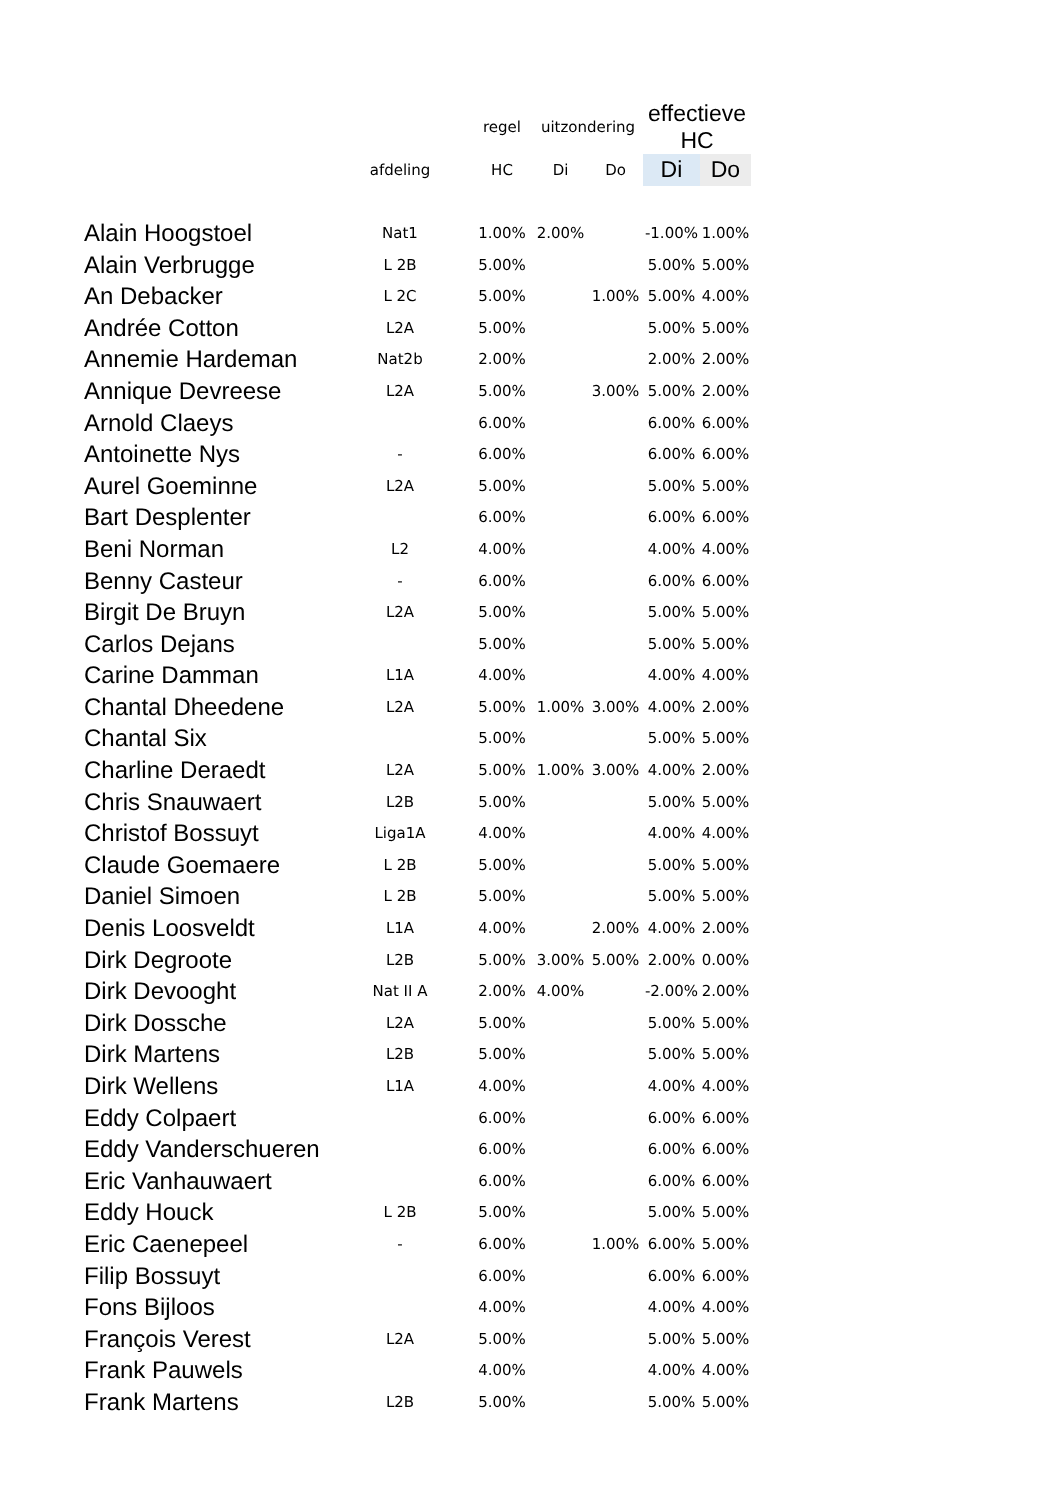| | | regel | uitzondering | | effectieve HC | |
| --- | --- | --- | --- | --- | --- | --- |
| | afdeling | HC | Di | Do | Di | Do |
| Alain Hoogstoel | Nat1 | 1.00% | 2.00% | | -1.00% | 1.00% |
| Alain Verbrugge | L 2B | 5.00% | | | 5.00% | 5.00% |
| An Debacker | L 2C | 5.00% | | 1.00% | 5.00% | 4.00% |
| Andrée Cotton | L2A | 5.00% | | | 5.00% | 5.00% |
| Annemie Hardeman | Nat2b | 2.00% | | | 2.00% | 2.00% |
| Annique Devreese | L2A | 5.00% | | 3.00% | 5.00% | 2.00% |
| Arnold Claeys | | 6.00% | | | 6.00% | 6.00% |
| Antoinette Nys | - | 6.00% | | | 6.00% | 6.00% |
| Aurel Goeminne | L2A | 5.00% | | | 5.00% | 5.00% |
| Bart Desplenter | | 6.00% | | | 6.00% | 6.00% |
| Beni Norman | L2 | 4.00% | | | 4.00% | 4.00% |
| Benny Casteur | - | 6.00% | | | 6.00% | 6.00% |
| Birgit De Bruyn | L2A | 5.00% | | | 5.00% | 5.00% |
| Carlos Dejans | | 5.00% | | | 5.00% | 5.00% |
| Carine Damman | L1A | 4.00% | | | 4.00% | 4.00% |
| Chantal Dheedene | L2A | 5.00% | 1.00% | 3.00% | 4.00% | 2.00% |
| Chantal Six | | 5.00% | | | 5.00% | 5.00% |
| Charline Deraedt | L2A | 5.00% | 1.00% | 3.00% | 4.00% | 2.00% |
| Chris Snauwaert | L2B | 5.00% | | | 5.00% | 5.00% |
| Christof Bossuyt | Liga1A | 4.00% | | | 4.00% | 4.00% |
| Claude Goemaere | L 2B | 5.00% | | | 5.00% | 5.00% |
| Daniel Simoen | L 2B | 5.00% | | | 5.00% | 5.00% |
| Denis Loosveldt | L1A | 4.00% | | 2.00% | 4.00% | 2.00% |
| Dirk Degroote | L2B | 5.00% | 3.00% | 5.00% | 2.00% | 0.00% |
| Dirk Devooght | Nat II A | 2.00% | 4.00% | | -2.00% | 2.00% |
| Dirk Dossche | L2A | 5.00% | | | 5.00% | 5.00% |
| Dirk Martens | L2B | 5.00% | | | 5.00% | 5.00% |
| Dirk Wellens | L1A | 4.00% | | | 4.00% | 4.00% |
| Eddy Colpaert | | 6.00% | | | 6.00% | 6.00% |
| Eddy Vanderschueren | | 6.00% | | | 6.00% | 6.00% |
| Eric Vanhauwaert | | 6.00% | | | 6.00% | 6.00% |
| Eddy Houck | L 2B | 5.00% | | | 5.00% | 5.00% |
| Eric Caenepeel | - | 6.00% | | 1.00% | 6.00% | 5.00% |
| Filip Bossuyt | | 6.00% | | | 6.00% | 6.00% |
| Fons Bijloos | | 4.00% | | | 4.00% | 4.00% |
| François Verest | L2A | 5.00% | | | 5.00% | 5.00% |
| Frank Pauwels | | 4.00% | | | 4.00% | 4.00% |
| Frank Martens | L2B | 5.00% | | | 5.00% | 5.00% |